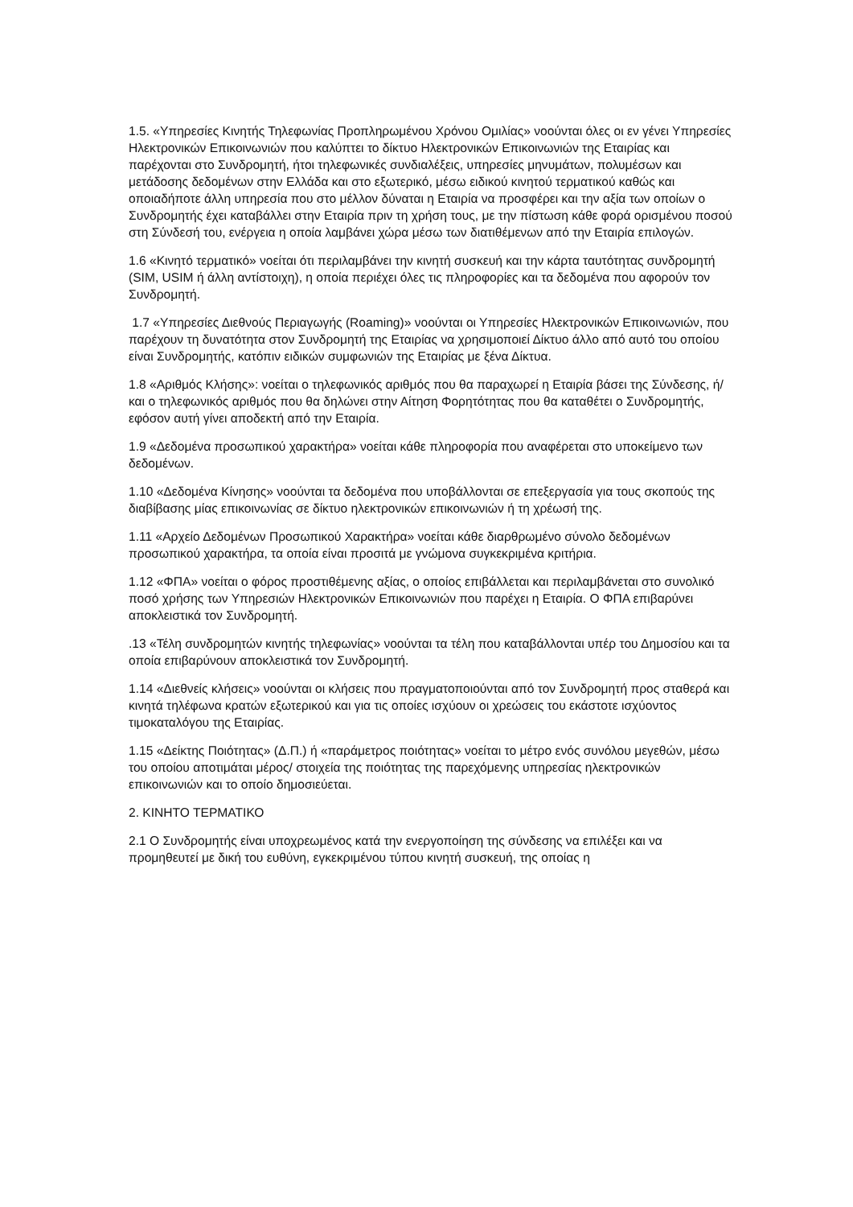1.5. «Υπηρεσίες Κινητής Τηλεφωνίας Προπληρωμένου Χρόνου Ομιλίας» νοούνται όλες οι εν γένει Υπηρεσίες Ηλεκτρονικών Επικοινωνιών που καλύπτει το δίκτυο Ηλεκτρονικών Επικοινωνιών της Εταιρίας και παρέχονται στο Συνδρομητή, ήτοι τηλεφωνικές συνδιαλέξεις, υπηρεσίες μηνυμάτων, πολυμέσων και μετάδοσης δεδομένων στην Ελλάδα και στο εξωτερικό, μέσω ειδικού κινητού τερματικού καθώς και οποιαδήποτε άλλη υπηρεσία που στο μέλλον δύναται η Εταιρία να προσφέρει και την αξία των οποίων ο Συνδρομητής έχει καταβάλλει στην Εταιρία πριν τη χρήση τους, με την πίστωση κάθε φορά ορισμένου ποσού στη Σύνδεσή του, ενέργεια η οποία λαμβάνει χώρα μέσω των διατιθέμενων από την Εταιρία επιλογών.
1.6 «Κινητό τερματικό» νοείται ότι περιλαμβάνει την κινητή συσκευή και την κάρτα ταυτότητας συνδρομητή (SIM, USIM ή άλλη αντίστοιχη), η οποία περιέχει όλες τις πληροφορίες και τα δεδομένα που αφορούν τον Συνδρομητή.
1.7 «Υπηρεσίες Διεθνούς Περιαγωγής (Roaming)» νοούνται οι Υπηρεσίες Ηλεκτρονικών Επικοινωνιών, που παρέχουν τη δυνατότητα στον Συνδρομητή της Εταιρίας να χρησιμοποιεί Δίκτυο άλλο από αυτό του οποίου είναι Συνδρομητής, κατόπιν ειδικών συμφωνιών της Εταιρίας με ξένα Δίκτυα.
1.8 «Αριθμός Κλήσης»: νοείται ο τηλεφωνικός αριθμός που θα παραχωρεί η Εταιρία βάσει της Σύνδεσης, ή/και ο τηλεφωνικός αριθμός που θα δηλώνει στην Αίτηση Φορητότητας που θα καταθέτει ο Συνδρομητής, εφόσον αυτή γίνει αποδεκτή από την Εταιρία.
1.9 «Δεδομένα προσωπικού χαρακτήρα» νοείται κάθε πληροφορία που αναφέρεται στο υποκείμενο των δεδομένων.
1.10 «Δεδομένα Κίνησης» νοούνται τα δεδομένα που υποβάλλονται σε επεξεργασία για τους σκοπούς της διαβίβασης μίας επικοινωνίας σε δίκτυο ηλεκτρονικών επικοινωνιών ή τη χρέωσή της.
1.11 «Αρχείο Δεδομένων Προσωπικού Χαρακτήρα» νοείται κάθε διαρθρωμένο σύνολο δεδομένων προσωπικού χαρακτήρα, τα οποία είναι προσιτά με γνώμονα συγκεκριμένα κριτήρια.
1.12 «ΦΠΑ» νοείται ο φόρος προστιθέμενης αξίας, ο οποίος επιβάλλεται και περιλαμβάνεται στο συνολικό ποσό χρήσης των Υπηρεσιών Ηλεκτρονικών Επικοινωνιών που παρέχει η Εταιρία. Ο ΦΠΑ επιβαρύνει αποκλειστικά τον Συνδρομητή.
.13 «Τέλη συνδρομητών κινητής τηλεφωνίας» νοούνται τα τέλη που καταβάλλονται υπέρ του Δημοσίου και τα οποία επιβαρύνουν αποκλειστικά τον Συνδρομητή.
1.14 «Διεθνείς κλήσεις» νοούνται οι κλήσεις που πραγματοποιούνται από τον Συνδρομητή προς σταθερά και κινητά τηλέφωνα κρατών εξωτερικού και για τις οποίες ισχύουν οι χρεώσεις του εκάστοτε ισχύοντος τιμοκαταλόγου της Εταιρίας.
1.15 «Δείκτης Ποιότητας» (Δ.Π.) ή «παράμετρος ποιότητας» νοείται το μέτρο ενός συνόλου μεγεθών, μέσω του οποίου αποτιμάται μέρος/ στοιχεία της ποιότητας της παρεχόμενης υπηρεσίας ηλεκτρονικών επικοινωνιών και το οποίο δημοσιεύεται.
2. ΚΙΝΗΤΟ ΤΕΡΜΑΤΙΚΟ
2.1 Ο Συνδρομητής είναι υποχρεωμένος κατά την ενεργοποίηση της σύνδεσης να επιλέξει και να προμηθευτεί με δική του ευθύνη, εγκεκριμένου τύπου κινητή συσκευή, της οποίας η